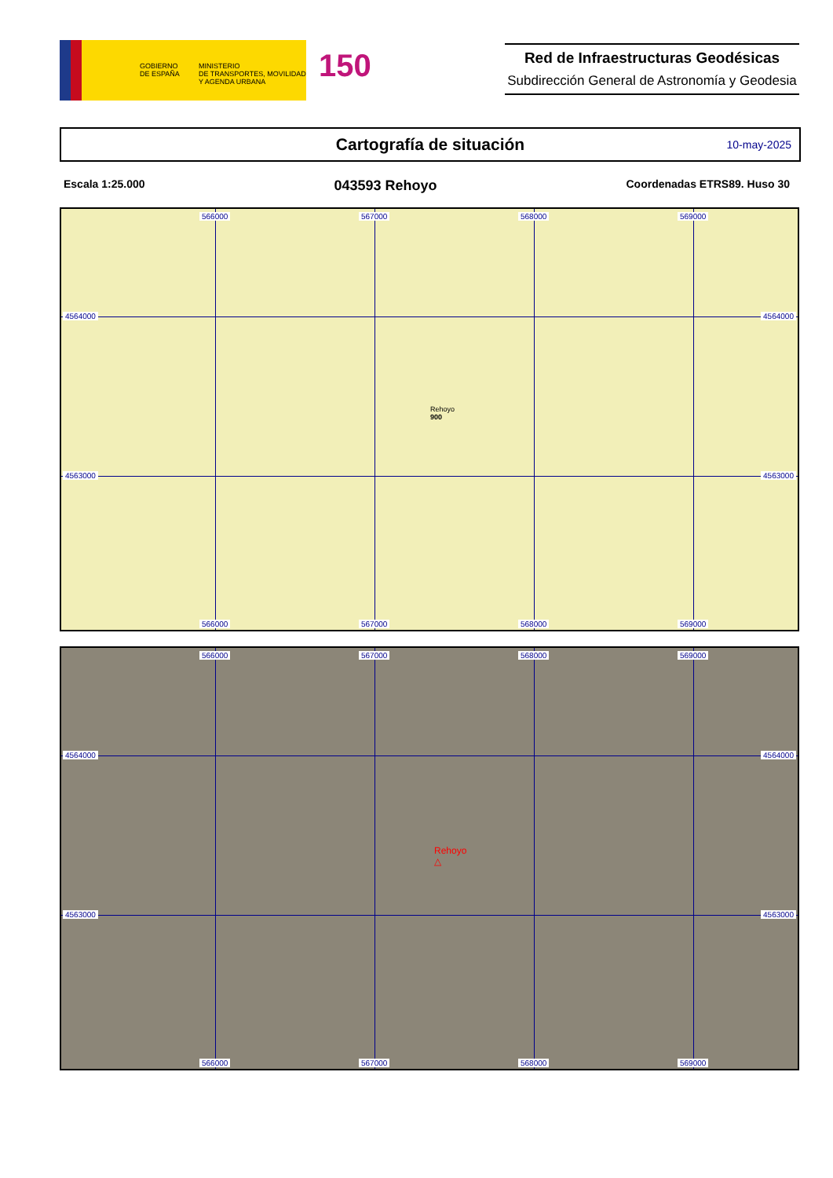GOBIERNO
DE ESPAÑA
MINISTERIO
DE TRANSPORTES, MOVILIDAD
Y AGENDA URBANA
150
Red de Infraestructuras Geodésicas
Subdirección General de Astronomía y Geodesia
Cartografía de situación
10-may-2025
Escala 1:25.000 043593 Rehoyo Coordenadas ETRS89. Huso 30
566000 567000 568000 569000
4564000 4564000
4563000 4563000
566000 567000 568000 569000
Rehoyo
900
566000 567000 568000 569000
4564000 4564000
4563000 4563000
Rehoyo
△
566000 567000 568000 569000